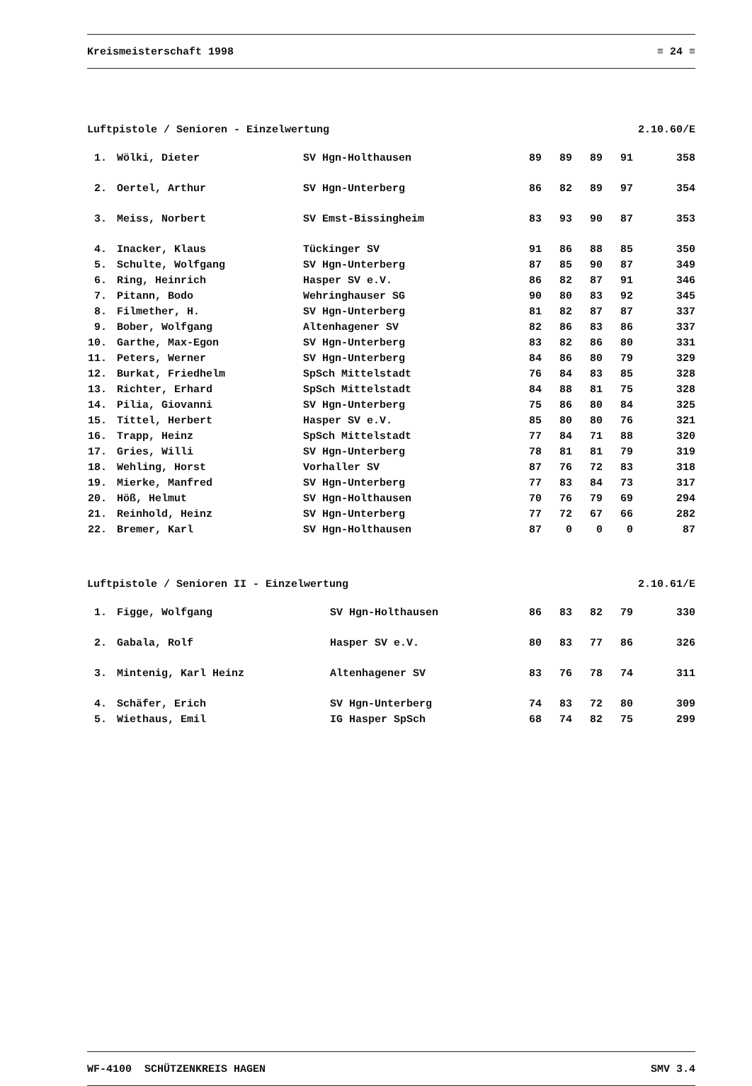Kreismeisterschaft 1998 ≡ 24 ≡
Luftpistole / Senioren - Einzelwertung 2.10.60/E
| 1. | Wölki, Dieter | SV Hgn-Holthausen | 89 | 89 | 89 | 91 | 358 |
| 2. | Oertel, Arthur | SV Hgn-Unterberg | 86 | 82 | 89 | 97 | 354 |
| 3. | Meiss, Norbert | SV Emst-Bissingheim | 83 | 93 | 90 | 87 | 353 |
| 4. | Inacker, Klaus | Tückinger SV | 91 | 86 | 88 | 85 | 350 |
| 5. | Schulte, Wolfgang | SV Hgn-Unterberg | 87 | 85 | 90 | 87 | 349 |
| 6. | Ring, Heinrich | Hasper SV e.V. | 86 | 82 | 87 | 91 | 346 |
| 7. | Pitann, Bodo | Wehringhauser SG | 90 | 80 | 83 | 92 | 345 |
| 8. | Filmether, H. | SV Hgn-Unterberg | 81 | 82 | 87 | 87 | 337 |
| 9. | Bober, Wolfgang | Altenhagener SV | 82 | 86 | 83 | 86 | 337 |
| 10. | Garthe, Max-Egon | SV Hgn-Unterberg | 83 | 82 | 86 | 80 | 331 |
| 11. | Peters, Werner | SV Hgn-Unterberg | 84 | 86 | 80 | 79 | 329 |
| 12. | Burkat, Friedhelm | SpSch Mittelstadt | 76 | 84 | 83 | 85 | 328 |
| 13. | Richter, Erhard | SpSch Mittelstadt | 84 | 88 | 81 | 75 | 328 |
| 14. | Pilia, Giovanni | SV Hgn-Unterberg | 75 | 86 | 80 | 84 | 325 |
| 15. | Tittel, Herbert | Hasper SV e.V. | 85 | 80 | 80 | 76 | 321 |
| 16. | Trapp, Heinz | SpSch Mittelstadt | 77 | 84 | 71 | 88 | 320 |
| 17. | Gries, Willi | SV Hgn-Unterberg | 78 | 81 | 81 | 79 | 319 |
| 18. | Wehling, Horst | Vorhaller SV | 87 | 76 | 72 | 83 | 318 |
| 19. | Mierke, Manfred | SV Hgn-Unterberg | 77 | 83 | 84 | 73 | 317 |
| 20. | Höß, Helmut | SV Hgn-Holthausen | 70 | 76 | 79 | 69 | 294 |
| 21. | Reinhold, Heinz | SV Hgn-Unterberg | 77 | 72 | 67 | 66 | 282 |
| 22. | Bremer, Karl | SV Hgn-Holthausen | 87 | 0 | 0 | 0 | 87 |
Luftpistole / Senioren II - Einzelwertung 2.10.61/E
| 1. | Figge, Wolfgang | SV Hgn-Holthausen | 86 | 83 | 82 | 79 | 330 |
| 2. | Gabala, Rolf | Hasper SV e.V. | 80 | 83 | 77 | 86 | 326 |
| 3. | Mintenig, Karl Heinz | Altenhagener SV | 83 | 76 | 78 | 74 | 311 |
| 4. | Schäfer, Erich | SV Hgn-Unterberg | 74 | 83 | 72 | 80 | 309 |
| 5. | Wiethaus, Emil | IG Hasper SpSch | 68 | 74 | 82 | 75 | 299 |
WF-4100 SCHÜTZENKREIS HAGEN SMV 3.4